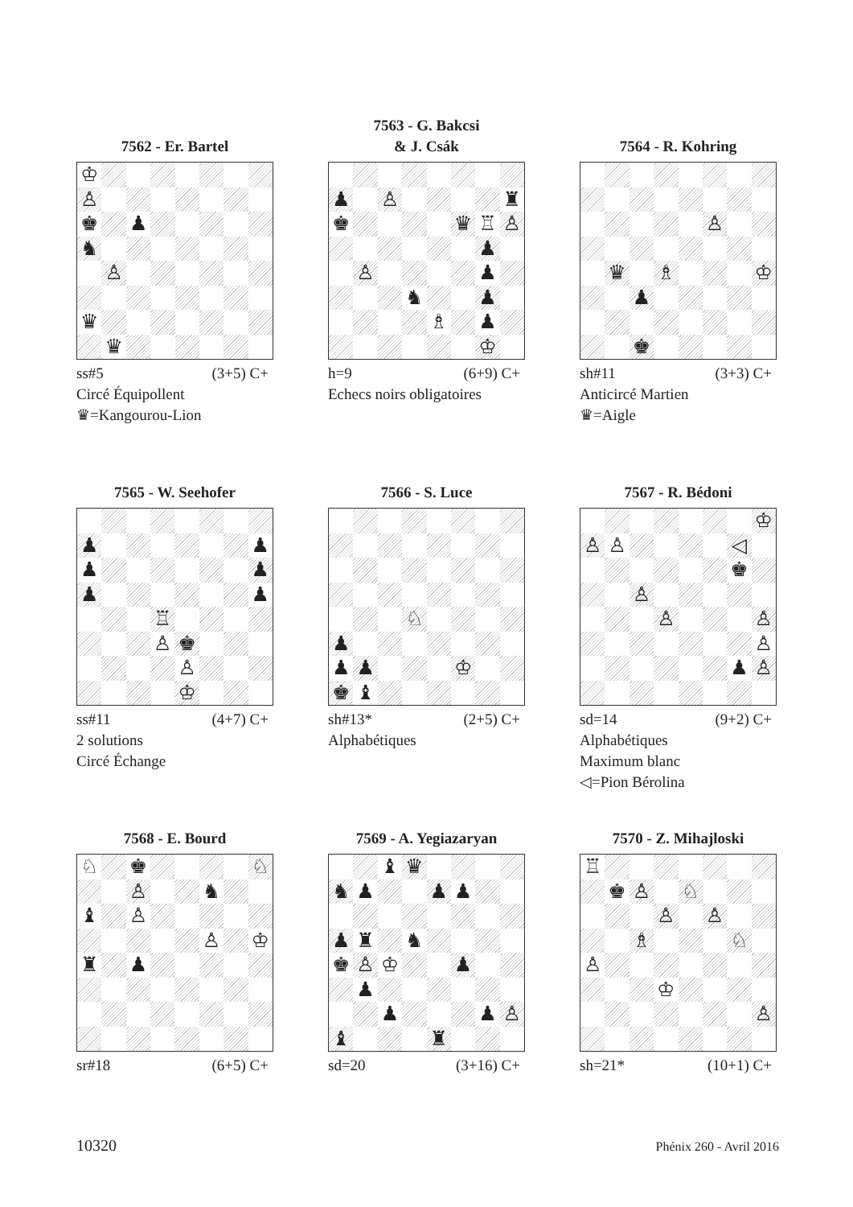7562 - Er. Bartel
| ♔ | | | | | | | |
| ♙ | | | | | | | |
| ♚ | | ♟ | | | | | |
| ♞ | | | | | | | |
| | ♙ | | | | | | |
| ♛ | | | | | | | |
| | ♛ | | | | | | |
ss#5 (3+5) C+
Circé Équipollent
♛=Kangourou-Lion
7563 - G. Bakcsi
& J. Csák
| ♟ | | ♙ | | | | | ♜ |
| ♚ | | | | | ♛ | ♖ | ♙ |
| | | | | | | ♟ | |
| | ♙ | | | | | ♟ | |
| | | | ♞ | | | ♟ | |
| | | | | ♗ | | ♟ | |
| | | | | | | ♔ | |
h=9 (6+9) C+
Echecs noirs obligatoires
7564 - R. Kohring
| | | | | | ♙ | | |
| | ♛ | | ♗ | | | | ♔ |
| | | ♟ | | | | | |
| | | ♚ | | | | | |
sh#11 (3+3) C+
Anticircé Martien
♛=Aigle
7565 - W. Seehofer
| ♟ | | | | | | | ♟ |
| ♟ | | | | | | | ♟ |
| ♟ | | | | | | | ♟ |
| | | | ♖ | | | | |
| | | | ♙ | ♚ | | | |
| | | | | ♙ | | | |
| | | | | ♔ | | | |
ss#11 (4+7) C+
2 solutions
Circé Échange
7566 - S. Luce
| | | | ♘ | | | | |
| ♟ | | | | | | | |
| ♟ | ♟ | | | | ♔ | | |
| ♚ | ♝ | | | | | | |
sh#13* (2+5) C+
Alphabétiques
7567 - R. Bédoni
| | | | | | | | ♔ |
| ♙ | ♙ | | | | | ◁ | |
| | | | | | | ♚ | |
| | | ♙ | | | | | |
| | | | ♙ | | | | ♙ |
| | | | | | | | ♙ |
| | | | | | | ♟ | ♙ |
sd=14 (9+2) C+
Alphabétiques
Maximum blanc
◁=Pion Bérolina
7568 - E. Bourd
| ♘ | | ♚ | | | | | ♘ |
| | | ♙ | | | ♞ | | |
| ♝ | | ♙ | | | | | |
| | | | | | ♙ | | ♔ |
| ♜ | | ♟ | | | | | |
sr#18 (6+5) C+
7569 - A. Yegiazaryan
| | | ♝ | ♛ | | | | |
| ♞ | ♟ | | | ♟ | ♟ | | |
| ♟ | ♜ | | ♞ | | | | |
| ♚ | ♙ | ♔ | | | ♟ | | |
| | ♟ | | | | | | |
| | | ♟ | | | | ♟ | ♙ |
| ♝ | | | | ♜ | | | |
sd=20 (3+16) C+
7570 - Z. Mihajloski
| ♖ | | | | | | | |
| | ♚ | ♙ | | ♘ | | | |
| | | | ♙ | | ♙ | | |
| | | ♗ | | | | ♘ | |
| ♙ | | | | | | | |
| | | | ♔ | | | | |
| | | | | | | | ♙ |
sh=21* (10+1) C+
10320 Phénix 260 - Avril 2016